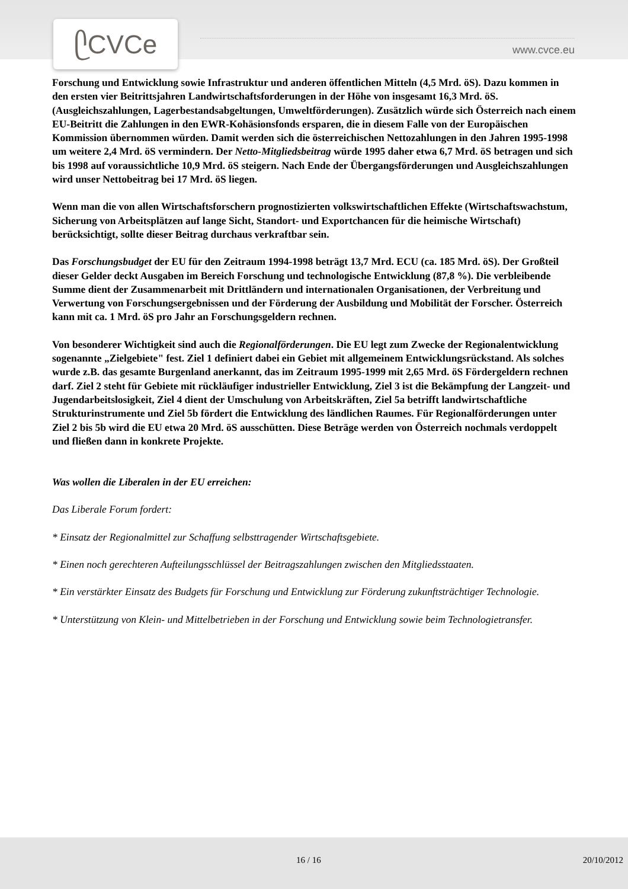ᥫCVCe
www.cvce.eu
Forschung und Entwicklung sowie Infrastruktur und anderen öffentlichen Mitteln (4,5 Mrd. öS). Dazu kommen in den ersten vier Beitrittsjahren Landwirtschaftsforderungen in der Höhe von insgesamt 16,3 Mrd. öS. (Ausgleichszahlungen, Lagerbestandsabgeltungen, Umweltförderungen). Zusätzlich würde sich Österreich nach einem EU-Beitritt die Zahlungen in den EWR-Kohäsionsfonds ersparen, die in diesem Falle von der Europäischen Kommission übernommen würden. Damit werden sich die österreichischen Nettozahlungen in den Jahren 1995-1998 um weitere 2,4 Mrd. öS vermindern. Der Netto-Mitgliedsbeitrag würde 1995 daher etwa 6,7 Mrd. öS betragen und sich bis 1998 auf voraussichtliche 10,9 Mrd. öS steigern. Nach Ende der Übergangsförderungen und Ausgleichszahlungen wird unser Nettobeitrag bei 17 Mrd. öS liegen.
Wenn man die von allen Wirtschaftsforschern prognostizierten volkswirtschaftlichen Effekte (Wirtschaftswachstum, Sicherung von Arbeitsplätzen auf lange Sicht, Standort- und Exportchancen für die heimische Wirtschaft) berücksichtigt, sollte dieser Beitrag durchaus verkraftbar sein.
Das Forschungsbudget der EU für den Zeitraum 1994-1998 beträgt 13,7 Mrd. ECU (ca. 185 Mrd. öS). Der Großteil dieser Gelder deckt Ausgaben im Bereich Forschung und technologische Entwicklung (87,8 %). Die verbleibende Summe dient der Zusammenarbeit mit Drittländern und internationalen Organisationen, der Verbreitung und Verwertung von Forschungsergebnissen und der Förderung der Ausbildung und Mobilität der Forscher. Österreich kann mit ca. 1 Mrd. öS pro Jahr an Forschungsgeldern rechnen.
Von besonderer Wichtigkeit sind auch die Regionalförderungen. Die EU legt zum Zwecke der Regionalentwicklung sogenannte „Zielgebiete" fest. Ziel 1 definiert dabei ein Gebiet mit allgemeinem Entwicklungsrückstand. Als solches wurde z.B. das gesamte Burgenland anerkannt, das im Zeitraum 1995-1999 mit 2,65 Mrd. öS Fördergeldern rechnen darf. Ziel 2 steht für Gebiete mit rückläufiger industrieller Entwicklung, Ziel 3 ist die Bekämpfung der Langzeit- und Jugendarbeitslosigkeit, Ziel 4 dient der Umschulung von Arbeitskräften, Ziel 5a betrifft landwirtschaftliche Strukturinstrumente und Ziel 5b fördert die Entwicklung des ländlichen Raumes. Für Regionalförderungen unter Ziel 2 bis 5b wird die EU etwa 20 Mrd. öS ausschütten. Diese Beträge werden von Österreich nochmals verdoppelt und fließen dann in konkrete Projekte.
Was wollen die Liberalen in der EU erreichen:
Das Liberale Forum fordert:
* Einsatz der Regionalmittel zur Schaffung selbsttragender Wirtschaftsgebiete.
* Einen noch gerechteren Aufteilungsschlüssel der Beitragszahlungen zwischen den Mitgliedsstaaten.
* Ein verstärkter Einsatz des Budgets für Forschung und Entwicklung zur Förderung zukunftsträchtiger Technologie.
* Unterstützung von Klein- und Mittelbetrieben in der Forschung und Entwicklung sowie beim Technologietransfer.
16 / 16 20/10/2012